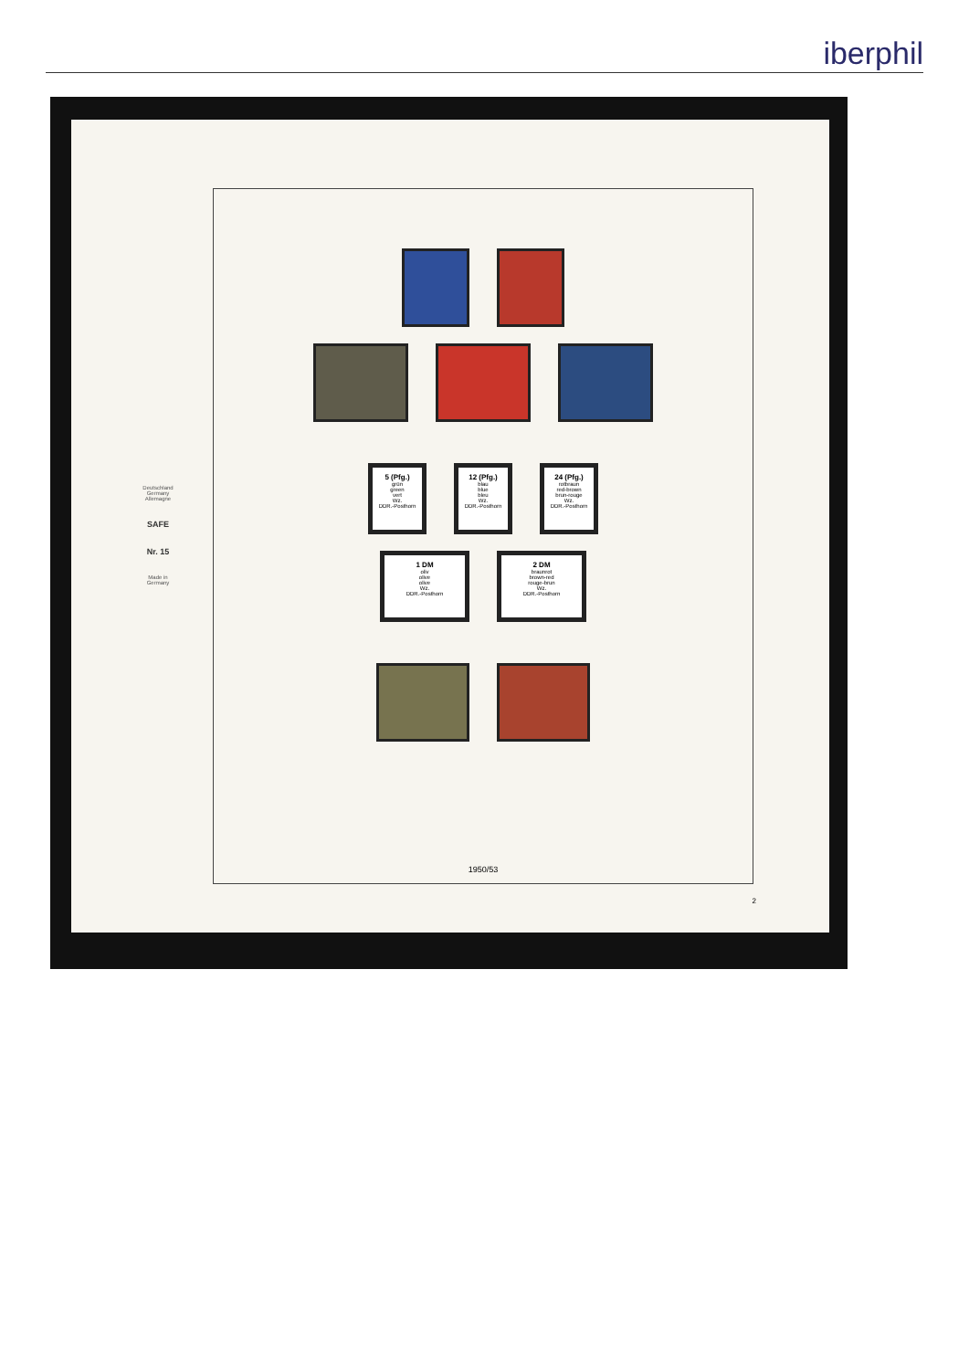iberphil
Deutschland
Germany
Allemagne
SAFE
Nr. 15
Made in
Germany
5 (Pfg.)
grün
green
vert
Wz.
DDR.-Posthorn
12 (Pfg.)
blau
blue
bleu
Wz.
DDR.-Posthorn
24 (Pfg.)
rotbraun
red-brown
brun-rouge
Wz.
DDR.-Posthorn
1 DM
oliv
olive
olive
Wz.
DDR.-Posthorn
2 DM
braunrot
brown-red
rouge-brun
Wz.
DDR.-Posthorn
1950/53
2